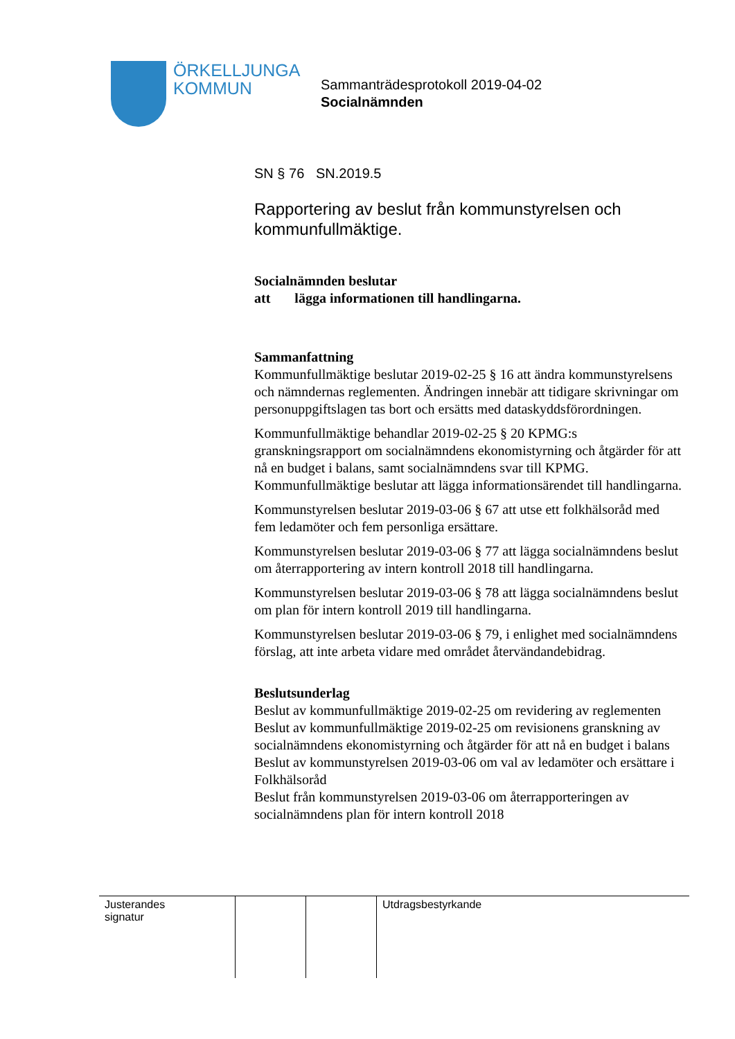ÖRKELLJUNGA
KOMMUN
Sammanträdesprotokoll 2019-04-02
Socialnämnden
SN § 76 SN.2019.5
Rapportering av beslut från kommunstyrelsen och kommunfullmäktige.
Socialnämnden beslutar
att lägga informationen till handlingarna.
Sammanfattning
Kommunfullmäktige beslutar 2019-02-25 § 16 att ändra kommunstyrelsens och nämndernas reglementen. Ändringen innebär att tidigare skrivningar om personuppgiftslagen tas bort och ersätts med dataskyddsförordningen.
Kommunfullmäktige behandlar 2019-02-25 § 20 KPMG:s granskningsrapport om socialnämndens ekonomistyrning och åtgärder för att nå en budget i balans, samt socialnämndens svar till KPMG. Kommunfullmäktige beslutar att lägga informationsärendet till handlingarna.
Kommunstyrelsen beslutar 2019-03-06 § 67 att utse ett folkhälsoråd med fem ledamöter och fem personliga ersättare.
Kommunstyrelsen beslutar 2019-03-06 § 77 att lägga socialnämndens beslut om återrapportering av intern kontroll 2018 till handlingarna.
Kommunstyrelsen beslutar 2019-03-06 § 78 att lägga socialnämndens beslut om plan för intern kontroll 2019 till handlingarna.
Kommunstyrelsen beslutar 2019-03-06 § 79, i enlighet med socialnämndens förslag, att inte arbeta vidare med området återvändandebidrag.
Beslutsunderlag
Beslut av kommunfullmäktige 2019-02-25 om revidering av reglementen
Beslut av kommunfullmäktige 2019-02-25 om revisionens granskning av socialnämndens ekonomistyrning och åtgärder för att nå en budget i balans
Beslut av kommunstyrelsen 2019-03-06 om val av ledamöter och ersättare i Folkhälsoråd
Beslut från kommunstyrelsen 2019-03-06 om återrapporteringen av socialnämndens plan för intern kontroll 2018
| Justerandes signatur | | | Utdragsbestyrkande |